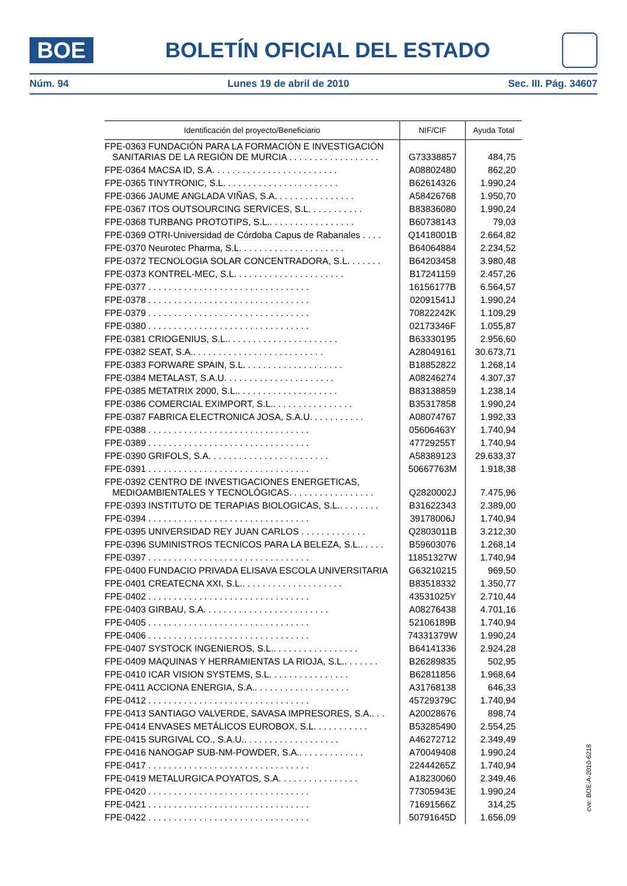BOE
BOLETÍN OFICIAL DEL ESTADO
Núm. 94 Lunes 19 de abril de 2010 Sec. III. Pág. 34607
| Identificación del proyecto/Beneficiario | NIF/CIF | Ayuda Total |
| --- | --- | --- |
| FPE-0363 FUNDACIÓN PARA LA FORMACIÓN E INVESTIGACIÓN SANITARIAS DE LA REGIÓN DE MURCIA . . . . . . . . . . . . . . . . . . | G73338857 | 484,75 |
| FPE-0364 MACSA ID, S.A. . . . . . . . . . . . . . . . . . . . . . . . . | A08802480 | 862,20 |
| FPE-0365 TINYTRONIC, S.L. . . . . . . . . . . . . . . . . . . . . . . | B62614326 | 1.990,24 |
| FPE-0366 JAUME ANGLADA VIÑAS, S.A. . . . . . . . . . . . . . . . | A58426768 | 1.950,70 |
| FPE-0367 ITOS OUTSOURCING SERVICES, S.L. . . . . . . . . . . | B83836080 | 1.990,24 |
| FPE-0368 TURBANG PROTOTIPS, S.L.. . . . . . . . . . . . . . . . . | B60738143 | 79,03 |
| FPE-0369 OTRI-Universidad de Córdoba Capus de Rabanales . . . . | Q1418001B | 2.664,82 |
| FPE-0370 Neurotec Pharma, S.L. . . . . . . . . . . . . . . . . . . . . | B64064884 | 2.234,52 |
| FPE-0372 TECNOLOGIA SOLAR CONCENTRADORA, S.L. . . . . . . | B64203458 | 3.980,48 |
| FPE-0373 KONTREL-MEC, S.L. . . . . . . . . . . . . . . . . . . . . . | B17241159 | 2.457,26 |
| FPE-0377 . . . . . . . . . . . . . . . . . . . . . . . . . . . . . . . . | 16156177B | 6.564,57 |
| FPE-0378 . . . . . . . . . . . . . . . . . . . . . . . . . . . . . . . . | 02091541J | 1.990,24 |
| FPE-0379 . . . . . . . . . . . . . . . . . . . . . . . . . . . . . . . . | 70822242K | 1.109,29 |
| FPE-0380 . . . . . . . . . . . . . . . . . . . . . . . . . . . . . . . . | 02173346F | 1.055,87 |
| FPE-0381 CRIOGENIUS, S.L.. . . . . . . . . . . . . . . . . . . . . . | B63330195 | 2.956,60 |
| FPE-0382 SEAT, S.A.. . . . . . . . . . . . . . . . . . . . . . . . . . | A28049161 | 30.673,71 |
| FPE-0383 FORWARE SPAIN, S.L. . . . . . . . . . . . . . . . . . . . | B18852822 | 1.268,14 |
| FPE-0384 METALAST, S.A.U. . . . . . . . . . . . . . . . . . . . . . | A08246274 | 4.307,37 |
| FPE-0385 METATRIX 2000, S.L.. . . . . . . . . . . . . . . . . . . . | B83138859 | 1.238,14 |
| FPE-0386 COMERCIAL EXIMPORT, S.L.. . . . . . . . . . . . . . . . | B35317858 | 1.990,24 |
| FPE-0387 FABRICA ELECTRONICA JOSA, S.A.U. . . . . . . . . . . | A08074767 | 1.992,33 |
| FPE-0388 . . . . . . . . . . . . . . . . . . . . . . . . . . . . . . . . | 05606463Y | 1.740,94 |
| FPE-0389 . . . . . . . . . . . . . . . . . . . . . . . . . . . . . . . . | 47729255T | 1.740,94 |
| FPE-0390 GRIFOLS, S.A. . . . . . . . . . . . . . . . . . . . . . . . | A58389123 | 29.633,37 |
| FPE-0391 . . . . . . . . . . . . . . . . . . . . . . . . . . . . . . . . | 50667763M | 1.918,38 |
| FPE-0392 CENTRO DE INVESTIGACIONES ENERGETICAS, MEDIOAMBIENTALES Y TECNOLÓGICAS. . . . . . . . . . . . . . . . . | Q2820002J | 7.475,96 |
| FPE-0393 INSTITUTO DE TERAPIAS BIOLOGICAS, S.L.. . . . . . . . | B31622343 | 2.389,00 |
| FPE-0394 . . . . . . . . . . . . . . . . . . . . . . . . . . . . . . . . | 39178006J | 1.740,94 |
| FPE-0395 UNIVERSIDAD REY JUAN CARLOS . . . . . . . . . . . . . | Q2803011B | 3.212,30 |
| FPE-0396 SUMINISTROS TECNICOS PARA LA BELEZA, S.L.. . . . . | B59603076 | 1.268,14 |
| FPE-0397 . . . . . . . . . . . . . . . . . . . . . . . . . . . . . . . . | 11851327W | 1.740,94 |
| FPE-0400 FUNDACIO PRIVADA ELISAVA ESCOLA UNIVERSITARIA | G63210215 | 969,50 |
| FPE-0401 CREATECNA XXI, S.L.. . . . . . . . . . . . . . . . . . . . | B83518332 | 1.350,77 |
| FPE-0402 . . . . . . . . . . . . . . . . . . . . . . . . . . . . . . . . | 43531025Y | 2.710,44 |
| FPE-0403 GIRBAU, S.A. . . . . . . . . . . . . . . . . . . . . . . . . | A08276438 | 4.701,16 |
| FPE-0405 . . . . . . . . . . . . . . . . . . . . . . . . . . . . . . . . | 52106189B | 1.740,94 |
| FPE-0406 . . . . . . . . . . . . . . . . . . . . . . . . . . . . . . . . | 74331379W | 1.990,24 |
| FPE-0407 SYSTOCK INGENIEROS, S.L.. . . . . . . . . . . . . . . . . | B64141336 | 2.924,28 |
| FPE-0409 MAQUINAS Y HERRAMIENTAS LA RIOJA, S.L.. . . . . . . | B26289835 | 502,95 |
| FPE-0410 ICAR VISION SYSTEMS, S.L. . . . . . . . . . . . . . . . | B62811856 | 1.968,64 |
| FPE-0411 ACCIONA ENERGIA, S.A.. . . . . . . . . . . . . . . . . . . | A31768138 | 646,33 |
| FPE-0412 . . . . . . . . . . . . . . . . . . . . . . . . . . . . . . . . | 45729379C | 1.740,94 |
| FPE-0413 SANTIAGO VALVERDE, SAVASA IMPRESORES, S.A.. . . | A20028676 | 898,74 |
| FPE-0414 ENVASES METÁLICOS EUROBOX, S.L. . . . . . . . . . . | B53285490 | 2.554,25 |
| FPE-0415 SURGIVAL CO., S.A.U.. . . . . . . . . . . . . . . . . . . | A46272712 | 2.349,49 |
| FPE-0416 NANOGAP SUB-NM-POWDER, S.A.. . . . . . . . . . . . . | A70049408 | 1.990,24 |
| FPE-0417 . . . . . . . . . . . . . . . . . . . . . . . . . . . . . . . . | 22444265Z | 1.740,94 |
| FPE-0419 METALURGICA POYATOS, S.A. . . . . . . . . . . . . . . . | A18230060 | 2.349,46 |
| FPE-0420 . . . . . . . . . . . . . . . . . . . . . . . . . . . . . . . . | 77305943E | 1.990,24 |
| FPE-0421 . . . . . . . . . . . . . . . . . . . . . . . . . . . . . . . . | 71691566Z | 314,25 |
| FPE-0422 . . . . . . . . . . . . . . . . . . . . . . . . . . . . . . . . | 50791645D | 1.656,09 |
cve: BOE-A-2010-6218